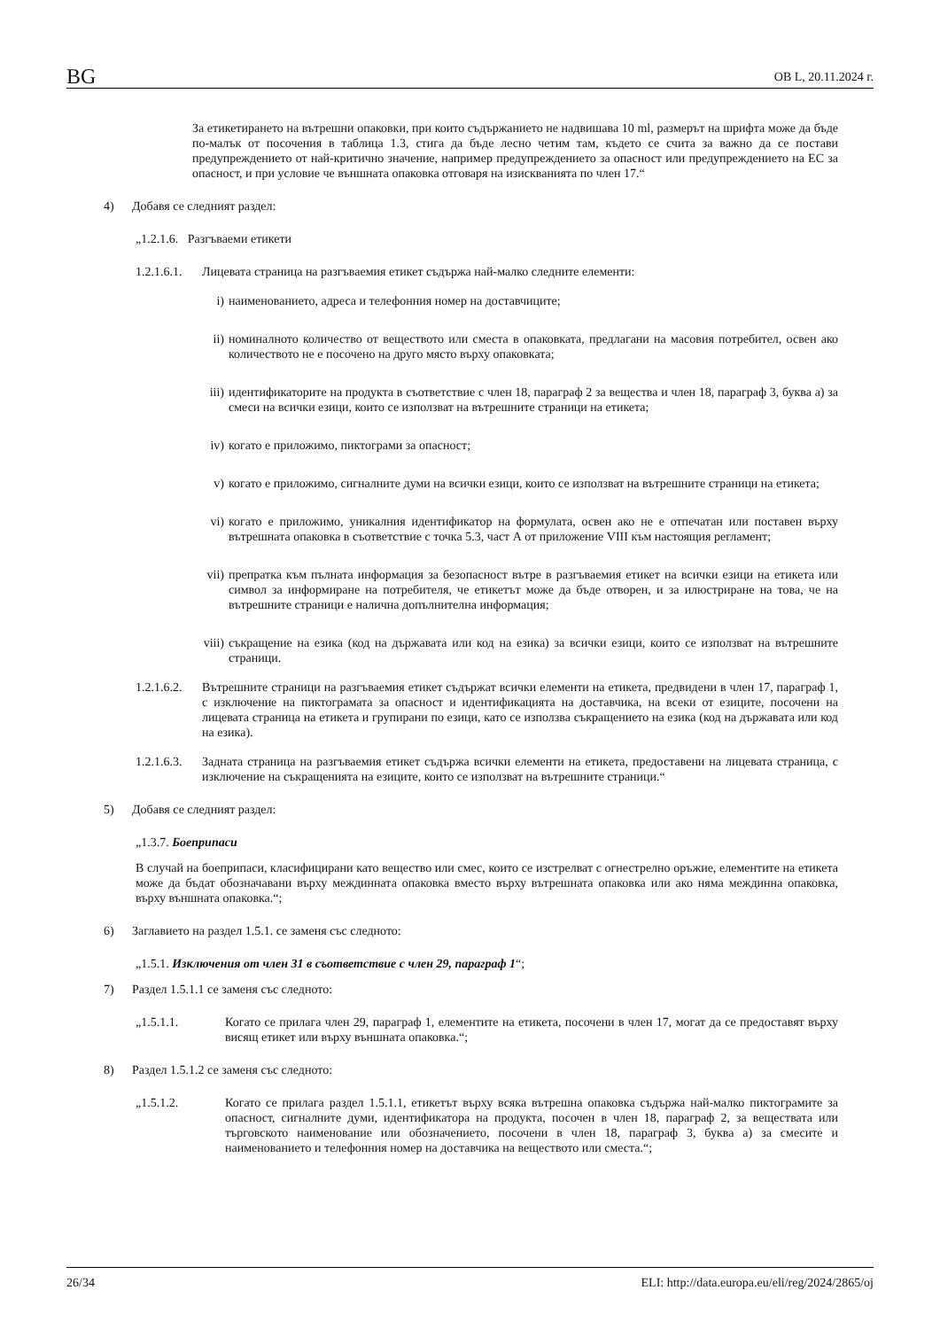BG ОВ L, 20.11.2024 г.
За етикетирането на вътрешни опаковки, при които съдържанието не надвишава 10 ml, размерът на шрифта може да бъде по-малък от посочения в таблица 1.3, стига да бъде лесно четим там, където се счита за важно да се постави предупреждението от най-критично значение, например предупреждението за опасност или предупреждението на ЕС за опасност, и при условие че външната опаковка отговаря на изискванията по член 17.“
4) Добавя се следният раздел:
„1.2.1.6. Разгъваеми етикети
1.2.1.6.1. Лицевата страница на разгъваемия етикет съдържа най-малко следните елементи:
i) наименованието, адреса и телефонния номер на доставчиците;
ii) номиналното количество от веществото или сместа в опаковката, предлагани на масовия потребител, освен ако количеството не е посочено на друго място върху опаковката;
iii) идентификаторите на продукта в съответствие с член 18, параграф 2 за вещества и член 18, параграф 3, буква а) за смеси на всички езици, които се използват на вътрешните страници на етикета;
iv) когато е приложимо, пиктограми за опасност;
v) когато е приложимо, сигналните думи на всички езици, които се използват на вътрешните страници на етикета;
vi) когато е приложимо, уникалния идентификатор на формулата, освен ако не е отпечатан или поставен върху вътрешната опаковка в съответствие с точка 5.3, част А от приложение VIII към настоящия регламент;
vii) препратка към пълната информация за безопасност вътре в разгъваемия етикет на всички езици на етикета или символ за информиране на потребителя, че етикетът може да бъде отворен, и за илюстриране на това, че на вътрешните страници е налична допълнителна информация;
viii) съкращение на езика (код на държавата или код на езика) за всички езици, които се използват на вътрешните страници.
1.2.1.6.2. Вътрешните страници на разгъваемия етикет съдържат всички елементи на етикета, предвидени в член 17, параграф 1, с изключение на пиктограмата за опасност и идентификацията на доставчика, на всеки от езиците, посочени на лицевата страница на етикета и групирани по езици, като се използва съкращението на езика (код на държавата или код на езика).
1.2.1.6.3. Задната страница на разгъваемия етикет съдържа всички елементи на етикета, предоставени на лицевата страница, с изключение на съкращенията на езиците, които се използват на вътрешните страници.“
5) Добавя се следният раздел:
„1.3.7. Боеприпаси
В случай на боеприпаси, класифицирани като вещество или смес, които се изстрелват с огнестрелно оръжие, елементите на етикета може да бъдат обозначавани върху междинната опаковка вместо върху вътрешната опаковка или ако няма междинна опаковка, върху външната опаковка.“;
6) Заглавието на раздел 1.5.1. се заменя със следното:
„1.5.1. Изключения от член 31 в съответствие с член 29, параграф 1“;
7) Раздел 1.5.1.1 се заменя със следното:
„1.5.1.1. Когато се прилага член 29, параграф 1, елементите на етикета, посочени в член 17, могат да се предоставят върху висящ етикет или върху външната опаковка.“;
8) Раздел 1.5.1.2 се заменя със следното:
„1.5.1.2. Когато се прилага раздел 1.5.1.1, етикетът върху всяка вътрешна опаковка съдържа най-малко пиктограмите за опасност, сигналните думи, идентификатора на продукта, посочен в член 18, параграф 2, за веществата или търговското наименование или обозначението, посочени в член 18, параграф 3, буква а) за смесите и наименованието и телефонния номер на доставчика на веществото или сместа.“;
26/34 ELI: http://data.europa.eu/eli/reg/2024/2865/oj